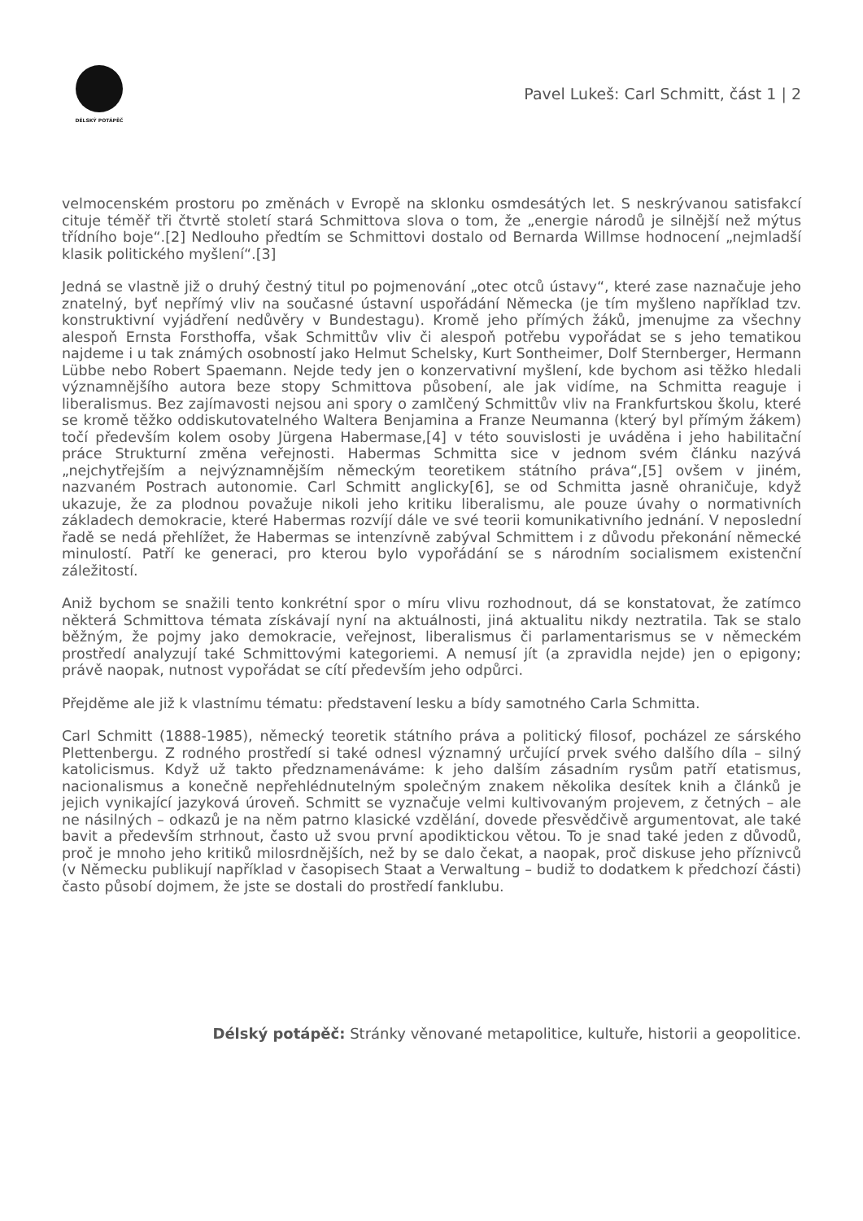DÉLSKÝ POTÁPĚČ
Pavel Lukeš: Carl Schmitt, část 1 | 2
velmocenském prostoru po změnách v Evropě na sklonku osmdesátých let. S neskrývanou satisfakcí cituje téměř tři čtvrtě století stará Schmittova slova o tom, že „energie národů je silnější než mýtus třídního boje“.[2] Nedlouho předtím se Schmittovi dostalo od Bernarda Willmse hodnocení „nejmladší klasik politického myšlení“.[3]
Jedná se vlastně již o druhý čestný titul po pojmenování „otec otců ústavy“, které zase naznačuje jeho znatelný, byť nepřímý vliv na současné ústavní uspořádání Německa (je tím myšleno například tzv. konstruktivní vyjádření nedůvěry v Bundestagu). Kromě jeho přímých žáků, jmenujme za všechny alespoň Ernsta Forsthoffa, však Schmittův vliv či alespoň potřebu vypořádat se s jeho tematikou najdeme i u tak známých osobností jako Helmut Schelsky, Kurt Sontheimer, Dolf Sternberger, Hermann Lübbe nebo Robert Spaemann. Nejde tedy jen o konzervativní myšlení, kde bychom asi těžko hledali významnějšího autora beze stopy Schmittova působení, ale jak vidíme, na Schmitta reaguje i liberalismus. Bez zajímavosti nejsou ani spory o zamlčený Schmittův vliv na Frankfurtskou školu, které se kromě těžko oddiskutovatelného Waltera Benjamina a Franze Neumanna (který byl přímým žákem) točí především kolem osoby Jürgena Habermase,[4] v této souvislosti je uváděna i jeho habilitační práce Strukturní změna veřejnosti. Habermas Schmitta sice v jednom svém článku nazývá „nejchytřejším a nejvýznamnějším německým teoretikem státního práva“,[5] ovšem v jiném, nazvaném Postrach autonomie. Carl Schmitt anglicky[6], se od Schmitta jasně ohraničuje, když ukazuje, že za plodnou považuje nikoli jeho kritiku liberalismu, ale pouze úvahy o normativních základech demokracie, které Habermas rozvíjí dále ve své teorii komunikativního jednání. V neposlední řadě se nedá přehlížet, že Habermas se intenzívně zabýval Schmittem i z důvodu překonání německé minulostí. Patří ke generaci, pro kterou bylo vypořádání se s národním socialismem existenční záležitostí.
Aniž bychom se snažili tento konkrétní spor o míru vlivu rozhodnout, dá se konstatovat, že zatímco některá Schmittova témata získávají nyní na aktuálnosti, jiná aktualitu nikdy neztratila. Tak se stalo běžným, že pojmy jako demokracie, veřejnost, liberalismus či parlamentarismus se v německém prostředí analyzují také Schmittovými kategoriemi. A nemusí jít (a zpravidla nejde) jen o epigony; právě naopak, nutnost vypořádat se cítí především jeho odpůrci.
Přejděme ale již k vlastnímu tématu: představení lesku a bídy samotného Carla Schmitta.
Carl Schmitt (1888-1985), německý teoretik státního práva a politický filosof, pocházel ze sárského Plettenbergu. Z rodného prostředí si také odnesl významný určující prvek svého dalšího díla – silný katolicismus. Když už takto předznamenáváme: k jeho dalším zásadním rysům patří etatismus, nacionalismus a konečně nepřehlédnutelným společným znakem několika desítek knih a článků je jejich vynikající jazyková úroveň. Schmitt se vyznačuje velmi kultivovaným projevem, z četných – ale ne násilných – odkazů je na něm patrno klasické vzdělání, dovede přesvědčivě argumentovat, ale také bavit a především strhnout, často už svou první apodiktickou větou. To je snad také jeden z důvodů, proč je mnoho jeho kritiků milosrdnějších, než by se dalo čekat, a naopak, proč diskuse jeho příznivců (v Německu publikují například v časopisech Staat a Verwaltung – budiž to dodatkem k předchozí části) často působí dojmem, že jste se dostali do prostředí fanklubu.
Délský potápěč: Stránky věnované metapolitice, kultuře, historii a geopolitice.